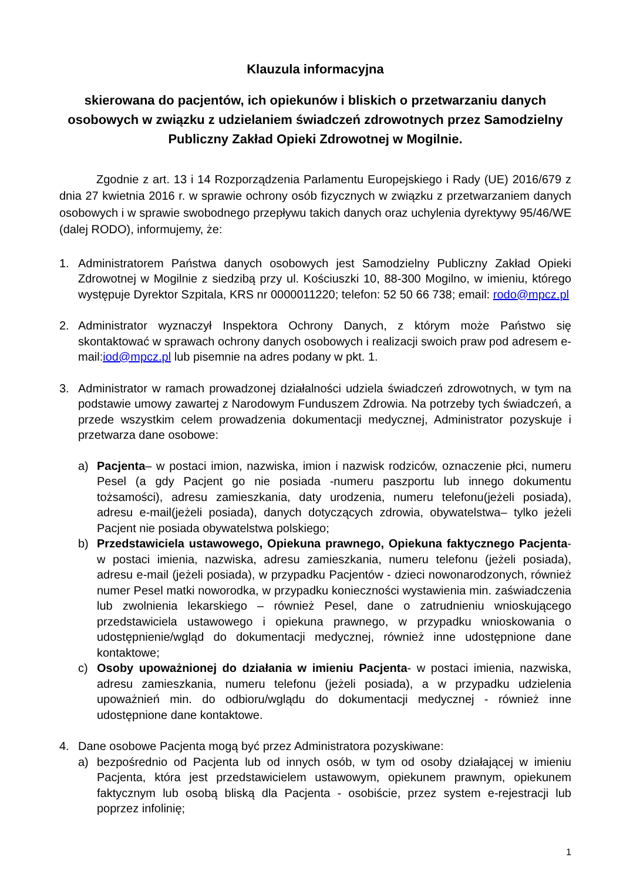Klauzula informacyjna
skierowana do pacjentów, ich opiekunów i bliskich o przetwarzaniu danych osobowych w związku z udzielaniem świadczeń zdrowotnych przez Samodzielny Publiczny Zakład Opieki Zdrowotnej w Mogilnie.
Zgodnie z art. 13 i 14 Rozporządzenia Parlamentu Europejskiego i Rady (UE) 2016/679 z dnia 27 kwietnia 2016 r. w sprawie ochrony osób fizycznych w związku z przetwarzaniem danych osobowych i w sprawie swobodnego przepływu takich danych oraz uchylenia dyrektywy 95/46/WE (dalej RODO), informujemy, że:
1. Administratorem Państwa danych osobowych jest Samodzielny Publiczny Zakład Opieki Zdrowotnej w Mogilnie z siedzibą przy ul. Kościuszki 10, 88-300 Mogilno, w imieniu, którego występuje Dyrektor Szpitala, KRS nr 0000011220; telefon: 52 50 66 738; email: rodo@mpcz.pl
2. Administrator wyznaczył Inspektora Ochrony Danych, z którym może Państwo się skontaktować w sprawach ochrony danych osobowych i realizacji swoich praw pod adresem e-mail:iod@mpcz.pl lub pisemnie na adres podany w pkt. 1.
3. Administrator w ramach prowadzonej działalności udziela świadczeń zdrowotnych, w tym na podstawie umowy zawartej z Narodowym Funduszem Zdrowia. Na potrzeby tych świadczeń, a przede wszystkim celem prowadzenia dokumentacji medycznej, Administrator pozyskuje i przetwarza dane osobowe:
a) Pacjenta– w postaci imion, nazwiska, imion i nazwisk rodziców, oznaczenie płci, numeru Pesel (a gdy Pacjent go nie posiada -numeru paszportu lub innego dokumentu tożsamości), adresu zamieszkania, daty urodzenia, numeru telefonu(jeżeli posiada), adresu e-mail(jeżeli posiada), danych dotyczących zdrowia, obywatelstwa– tylko jeżeli Pacjent nie posiada obywatelstwa polskiego;
b) Przedstawiciela ustawowego, Opiekuna prawnego, Opiekuna faktycznego Pacjenta- w postaci imienia, nazwiska, adresu zamieszkania, numeru telefonu (jeżeli posiada), adresu e-mail (jeżeli posiada), w przypadku Pacjentów - dzieci nowonarodzonych, również numer Pesel matki noworodka, w przypadku konieczności wystawienia min. zaświadczenia lub zwolnienia lekarskiego – również Pesel, dane o zatrudnieniu wnioskującego przedstawiciela ustawowego i opiekuna prawnego, w przypadku wnioskowania o udostępnienie/wgląd do dokumentacji medycznej, również inne udostępnione dane kontaktowe;
c) Osoby upoważnionej do działania w imieniu Pacjenta- w postaci imienia, nazwiska, adresu zamieszkania, numeru telefonu (jeżeli posiada), a w przypadku udzielenia upoważnień min. do odbioru/wglądu do dokumentacji medycznej - również inne udostępnione dane kontaktowe.
4. Dane osobowe Pacjenta mogą być przez Administratora pozyskiwane:
a) bezpośrednio od Pacjenta lub od innych osób, w tym od osoby działającej w imieniu Pacjenta, która jest przedstawicielem ustawowym, opiekunem prawnym, opiekunem faktycznym lub osobą bliską dla Pacjenta - osobiście, przez system e-rejestracji lub poprzez infolinię;
1